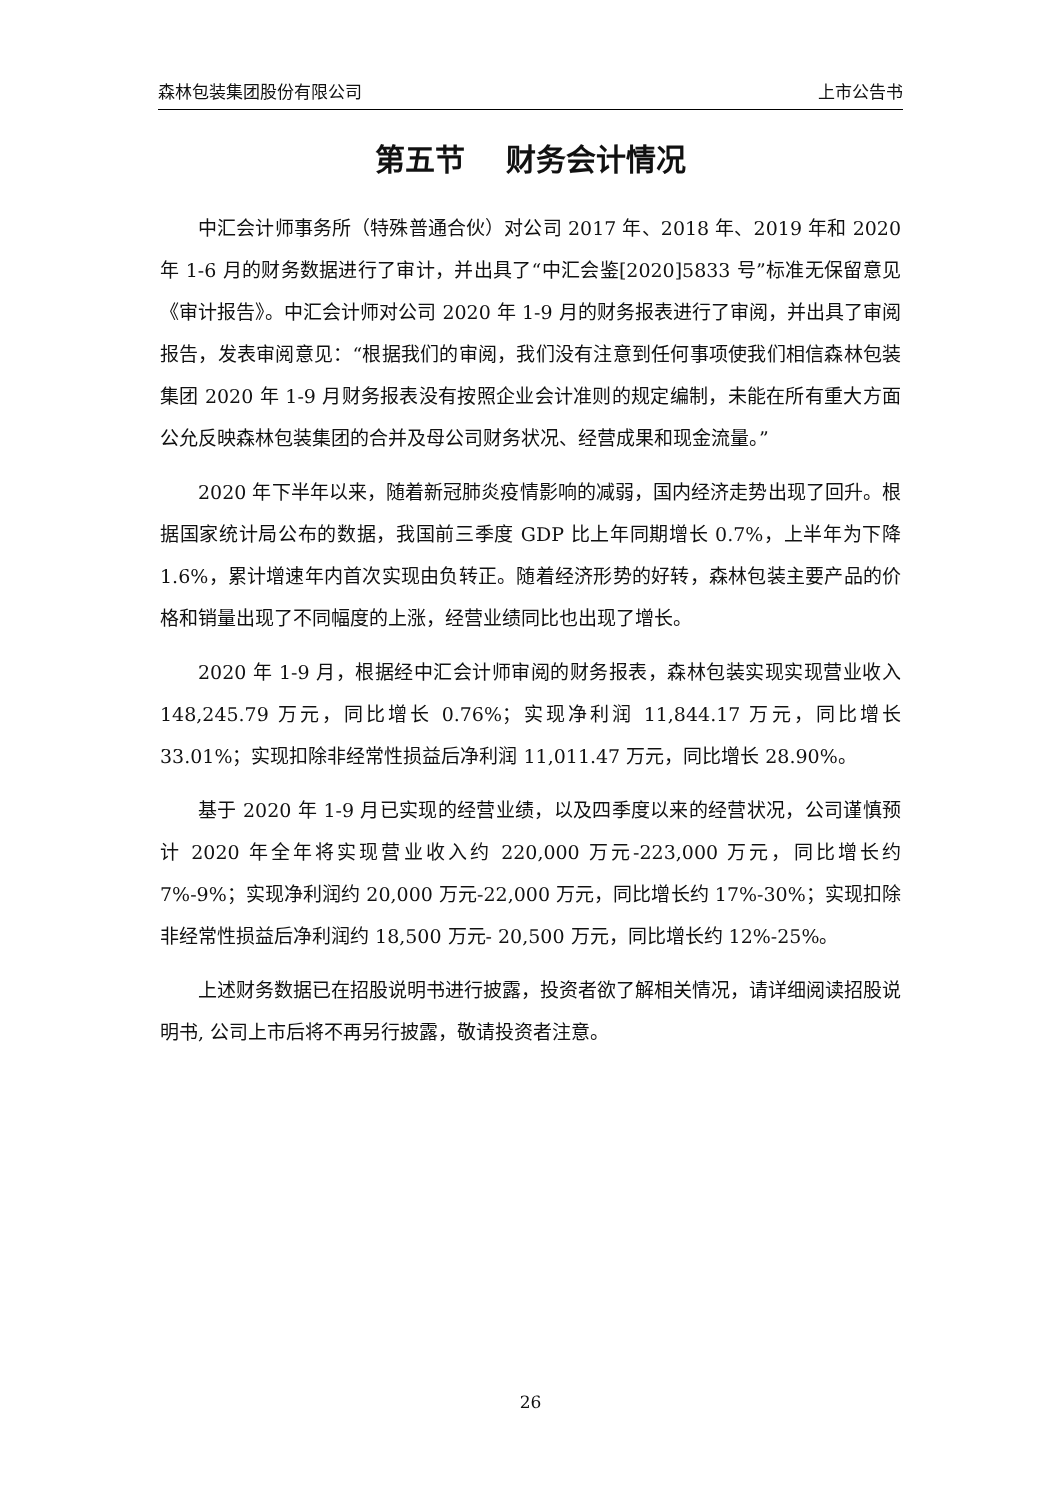森林包装集团股份有限公司 上市公告书
第五节　 财务会计情况
中汇会计师事务所（特殊普通合伙）对公司 2017 年、2018 年、2019 年和 2020 年 1-6 月的财务数据进行了审计，并出具了“中汇会鉴[2020]5833 号”标准无保留意见《审计报告》。中汇会计师对公司 2020 年 1-9 月的财务报表进行了审阅，并出具了审阅报告，发表审阅意见：“根据我们的审阅，我们没有注意到任何事项使我们相信森林包装集团 2020 年 1-9 月财务报表没有按照企业会计准则的规定编制，未能在所有重大方面公允反映森林包装集团的合并及母公司财务状况、经营成果和现金流量。”
2020 年下半年以来，随着新冠肺炎疫情影响的减弱，国内经济走势出现了回升。根据国家统计局公布的数据，我国前三季度 GDP 比上年同期增长 0.7%，上半年为下降 1.6%，累计增速年内首次实现由负转正。随着经济形势的好转，森林包装主要产品的价格和销量出现了不同幅度的上涨，经营业绩同比也出现了增长。
2020 年 1-9 月，根据经中汇会计师审阅的财务报表，森林包装实现实现营业收入 148,245.79 万元，同比增长 0.76%；实现净利润 11,844.17 万元，同比增长 33.01%；实现扣除非经常性损益后净利润 11,011.47 万元，同比增长 28.90%。
基于 2020 年 1-9 月已实现的经营业绩，以及四季度以来的经营状况，公司谨慎预计 2020 年全年将实现营业收入约 220,000 万元-223,000 万元，同比增长约 7%-9%；实现净利润约 20,000 万元-22,000 万元，同比增长约 17%-30%；实现扣除非经常性损益后净利润约 18,500 万元- 20,500 万元，同比增长约 12%-25%。
上述财务数据已在招股说明书进行披露，投资者欲了解相关情况，请详细阅读招股说明书, 公司上市后将不再另行披露，敬请投资者注意。
26